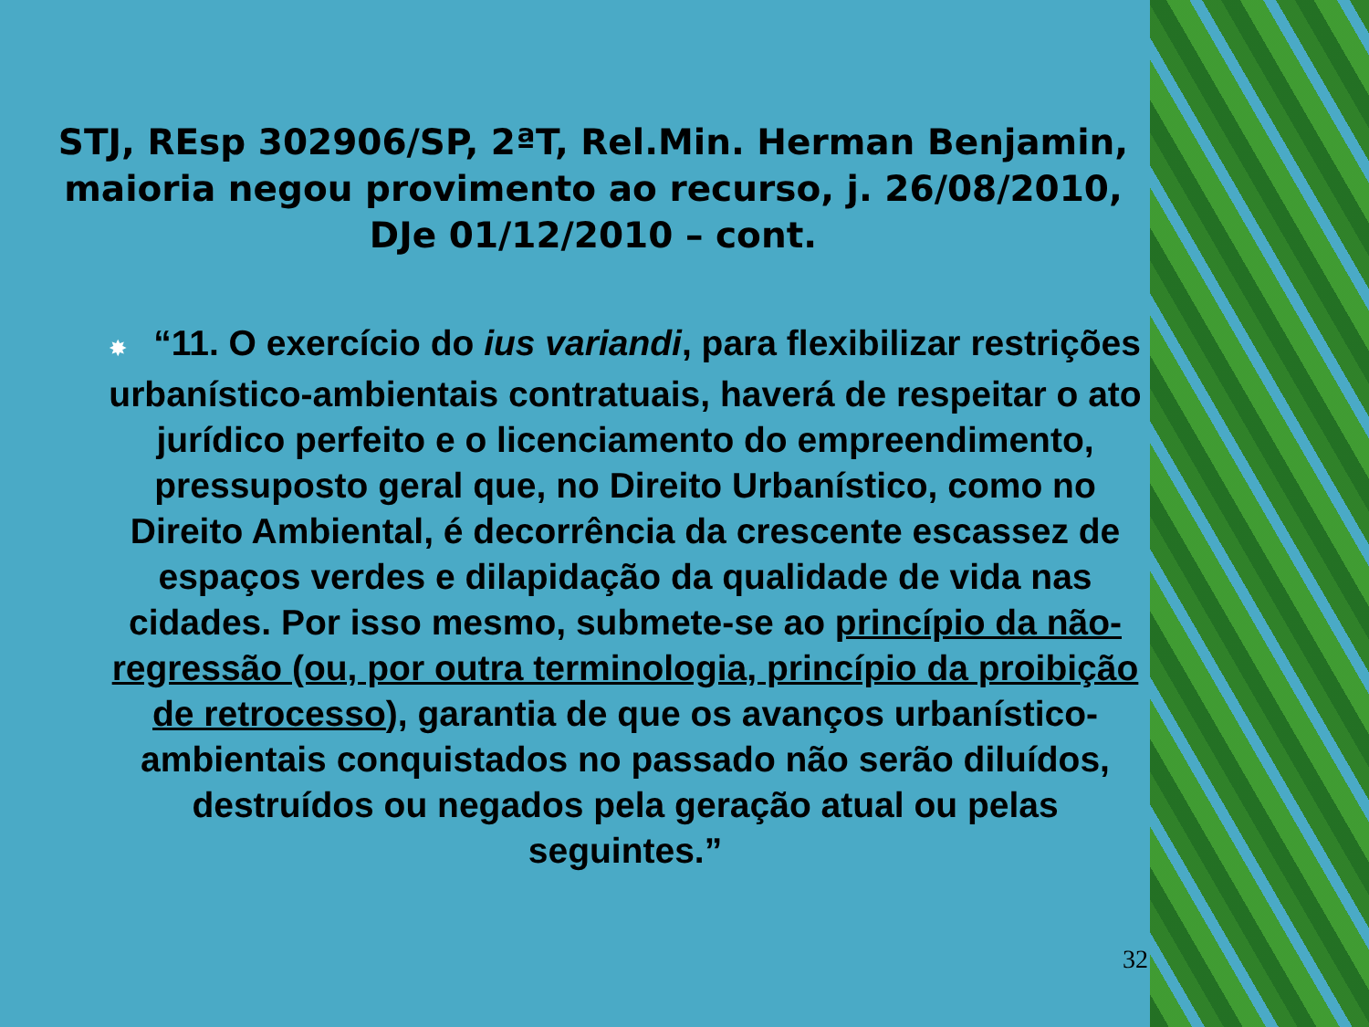STJ, REsp 302906/SP, 2ªT, Rel.Min. Herman Benjamin, maioria negou provimento ao recurso, j. 26/08/2010, DJe 01/12/2010 – cont.
✸ “11. O exercício do ius variandi, para flexibilizar restrições urbanístico-ambientais contratuais, haverá de respeitar o ato jurídico perfeito e o licenciamento do empreendimento, pressuposto geral que, no Direito Urbanístico, como no Direito Ambiental, é decorrência da crescente escassez de espaços verdes e dilapidação da qualidade de vida nas cidades. Por isso mesmo, submete-se ao princípio da não-regressão (ou, por outra terminologia, princípio da proibição de retrocesso), garantia de que os avanços urbanístico-ambientais conquistados no passado não serão diluídos, destruídos ou negados pela geração atual ou pelas seguintes.”
32